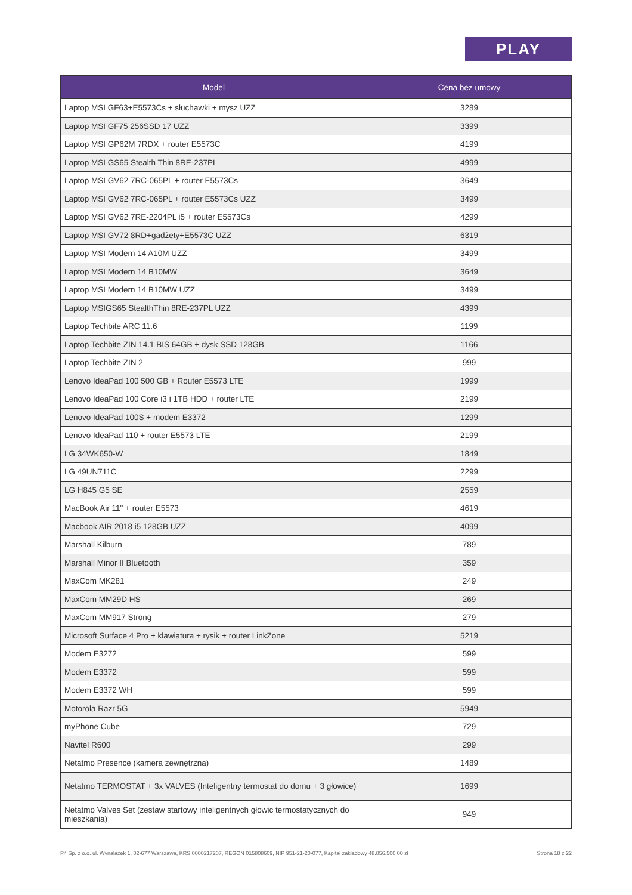PLAY
| Model | Cena bez umowy |
| --- | --- |
| Laptop MSI GF63+E5573Cs + słuchawki + mysz UZZ | 3289 |
| Laptop MSI GF75 256SSD 17 UZZ | 3399 |
| Laptop MSI GP62M 7RDX + router E5573C | 4199 |
| Laptop MSI GS65 Stealth Thin 8RE-237PL | 4999 |
| Laptop MSI GV62 7RC-065PL + router E5573Cs | 3649 |
| Laptop MSI GV62 7RC-065PL + router E5573Cs UZZ | 3499 |
| Laptop MSI GV62 7RE-2204PL i5 + router E5573Cs | 4299 |
| Laptop MSI GV72 8RD+gadżety+E5573C UZZ | 6319 |
| Laptop MSI Modern 14 A10M UZZ | 3499 |
| Laptop MSI Modern 14 B10MW | 3649 |
| Laptop MSI Modern 14 B10MW UZZ | 3499 |
| Laptop MSIGS65 StealthThin 8RE-237PL UZZ | 4399 |
| Laptop Techbite ARC 11.6 | 1199 |
| Laptop Techbite ZIN 14.1 BIS 64GB + dysk SSD 128GB | 1166 |
| Laptop Techbite ZIN 2 | 999 |
| Lenovo IdeaPad 100 500 GB + Router E5573 LTE | 1999 |
| Lenovo IdeaPad 100 Core i3 i 1TB HDD + router LTE | 2199 |
| Lenovo IdeaPad 100S + modem E3372 | 1299 |
| Lenovo IdeaPad 110 + router E5573 LTE | 2199 |
| LG 34WK650-W | 1849 |
| LG 49UN711C | 2299 |
| LG H845 G5 SE | 2559 |
| MacBook Air 11" + router E5573 | 4619 |
| Macbook AIR 2018 i5 128GB UZZ | 4099 |
| Marshall Kilburn | 789 |
| Marshall Minor II Bluetooth | 359 |
| MaxCom MK281 | 249 |
| MaxCom MM29D HS | 269 |
| MaxCom MM917 Strong | 279 |
| Microsoft Surface 4 Pro + klawiatura + rysik + router LinkZone | 5219 |
| Modem E3272 | 599 |
| Modem E3372 | 599 |
| Modem E3372 WH | 599 |
| Motorola Razr 5G | 5949 |
| myPhone Cube | 729 |
| Navitel R600 | 299 |
| Netatmo Presence (kamera zewnętrzna) | 1489 |
| Netatmo TERMOSTAT + 3x VALVES (Inteligentny termostat do domu + 3 głowice) | 1699 |
| Netatmo Valves Set (zestaw startowy inteligentnych głowic termostatycznych do mieszkania) | 949 |
P4 Sp. z o.o. ul. Wynalazek 1, 02-677 Warszawa, KRS 0000217207, REGON 015808609, NIP 951-21-20-077, Kapitał zakładowy 48.856.500,00 zł Strona 18 z 22